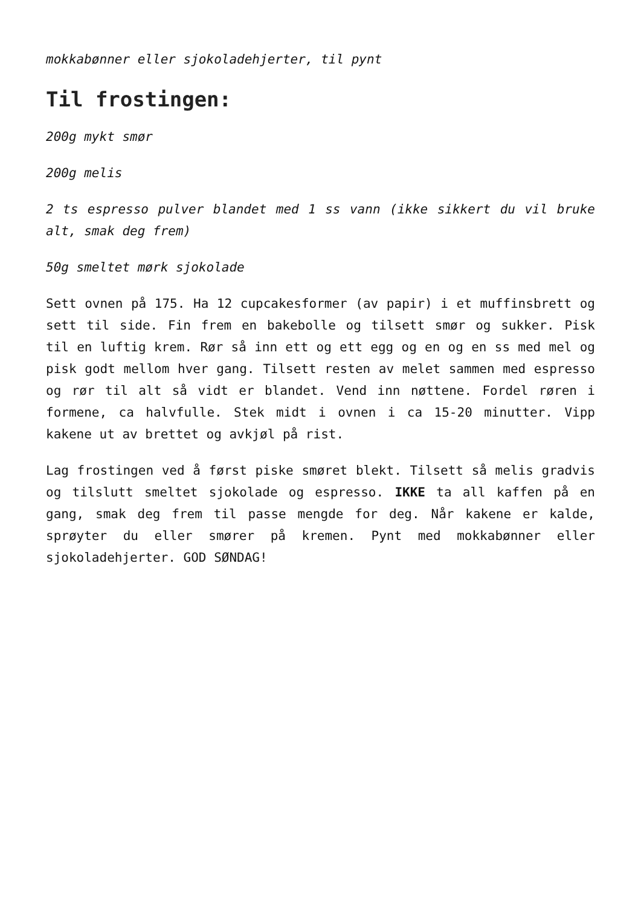mokkabønner eller sjokoladehjerter, til pynt
Til frostingen:
200g mykt smør
200g melis
2 ts espresso pulver blandet med 1 ss vann (ikke sikkert du vil bruke alt, smak deg frem)
50g smeltet mørk sjokolade
Sett ovnen på 175. Ha 12 cupcakesformer (av papir) i et muffinsbrett og sett til side. Fin frem en bakebolle og tilsett smør og sukker. Pisk til en luftig krem. Rør så inn ett og ett egg og en og en ss med mel og pisk godt mellom hver gang. Tilsett resten av melet sammen med espresso og rør til alt så vidt er blandet. Vend inn nøttene. Fordel røren i formene, ca halvfulle. Stek midt i ovnen i ca 15-20 minutter. Vipp kakene ut av brettet og avkjøl på rist.
Lag frostingen ved å først piske smøret blekt. Tilsett så melis gradvis og tilslutt smeltet sjokolade og espresso. IKKE ta all kaffen på en gang, smak deg frem til passe mengde for deg. Når kakene er kalde, sprøyter du eller smører på kremen. Pynt med mokkabønner eller sjokoladehjerter. GOD SØNDAG!